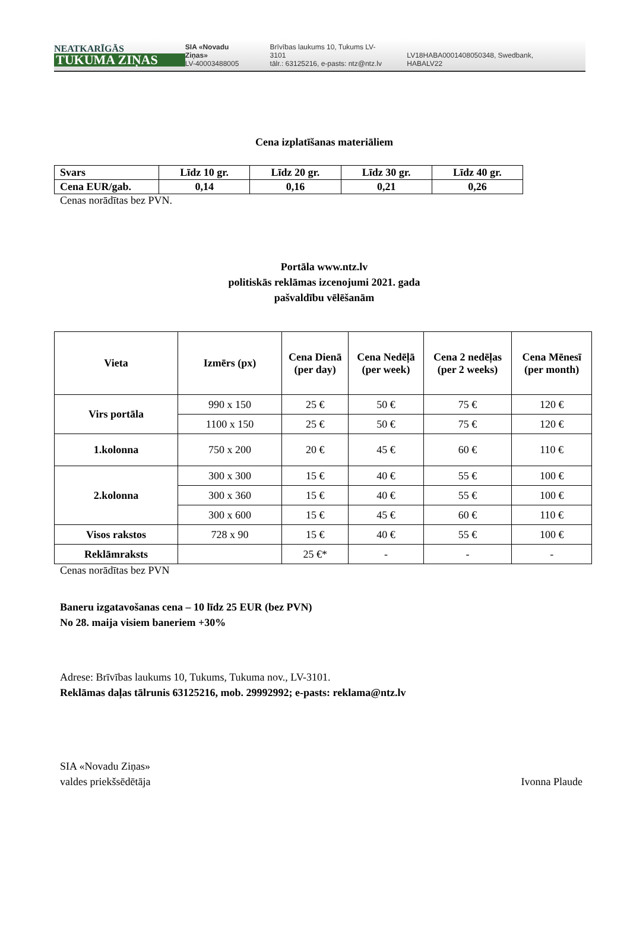NEATKARĪGĀS
TUKUMA ZIŅAS
SIA «Novadu Ziņas»
LV-40003488005
Brīvības laukums 10, Tukums LV-3101
tālr.: 63125216, e-pasts: ntz@ntz.lv
LV18HABA0001408050348, Swedbank, HABALV22
Cena izplatīšanas materiāliem
| Svars | Līdz 10 gr. | Līdz 20 gr. | Līdz 30 gr. | Līdz 40 gr. |
| --- | --- | --- | --- | --- |
| Cena EUR/gab. | 0,14 | 0,16 | 0,21 | 0,26 |
Cenas norādītas bez PVN.
Portāla www.ntz.lv
politiskās reklāmas izcenojumi 2021. gada
pašvaldību vēlēšanām
| Vieta | Izmērs (px) | Cena Dienā (per day) | Cena Nedēļā (per week) | Cena 2 nedēļas (per 2 weeks) | Cena Mēnesī (per month) |
| --- | --- | --- | --- | --- | --- |
| Virs portāla | 990 x 150 | 25 € | 50 € | 75 € | 120 € |
| | 1100 x 150 | 25 € | 50 € | 75 € | 120 € |
| 1.kolonna | 750 x 200 | 20 € | 45 € | 60 € | 110 € |
| 2.kolonna | 300 x 300 | 15 € | 40 € | 55 € | 100 € |
| | 300 x 360 | 15 € | 40 € | 55 € | 100 € |
| | 300 x 600 | 15 € | 45 € | 60 € | 110 € |
| Visos rakstos | 728 x 90 | 15 € | 40 € | 55 € | 100 € |
| Reklāmraksts | | 25 €* | - | - | - |
Cenas norādītas bez PVN
Baneru izgatavošanas cena – 10 līdz 25 EUR (bez PVN)
No 28. maija visiem baneriem +30%
Adrese: Brīvības laukums 10, Tukums, Tukuma nov., LV-3101.
Reklāmas daļas tālrunis 63125216, mob. 29992992; e-pasts: reklama@ntz.lv
SIA «Novadu Ziņas»
valdes priekšsēdētāja Ivonna Plaude